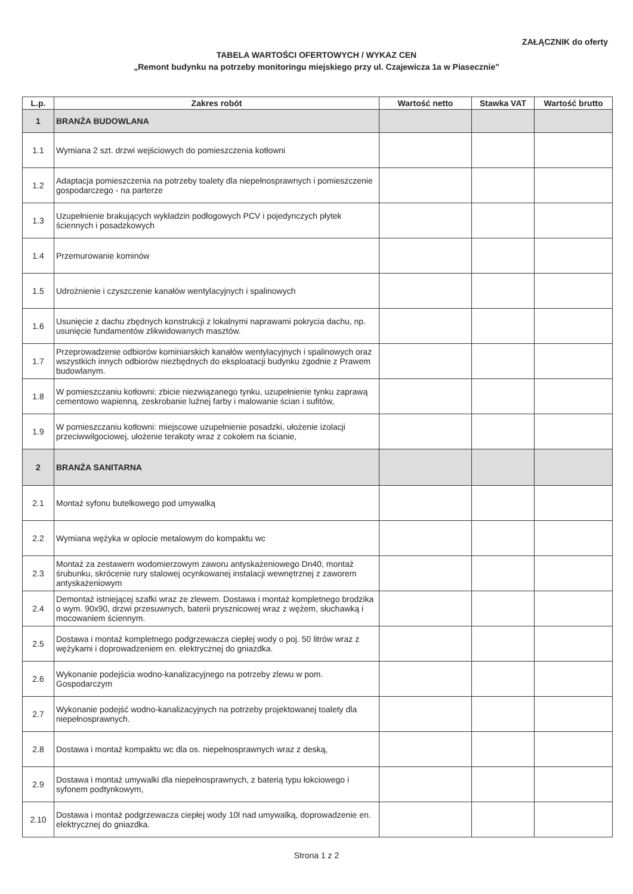ZAŁĄCZNIK do oferty
TABELA WARTOŚCI OFERTOWYCH / WYKAZ CEN
„Remont budynku na potrzeby monitoringu miejskiego przy ul. Czajewicza 1a w Piasecznie"
| L.p. | Zakres robót | Wartość netto | Stawka VAT | Wartość brutto |
| --- | --- | --- | --- | --- |
| 1 | BRANŻA BUDOWLANA | | | |
| 1.1 | Wymiana 2 szt. drzwi wejściowych do pomieszczenia kotłowni | | | |
| 1.2 | Adaptacja pomieszczenia na potrzeby toalety dla niepełnosprawnych i pomieszczenie gospodarczego - na parterze | | | |
| 1.3 | Uzupełnienie brakujących wykładzin podłogowych PCV i pojedynczych płytek ściennych i posadzkowych | | | |
| 1.4 | Przemurowanie kominów | | | |
| 1.5 | Udrożnienie i czyszczenie kanałów wentylacyjnych i spalinowych | | | |
| 1.6 | Usunięcie z dachu zbędnych konstrukcji z lokalnymi naprawami pokrycia dachu, np. usunięcie fundamentów zlikwidowanych masztów. | | | |
| 1.7 | Przeprowadzenie odbiorów kominiarskich kanałów wentylacyjnych i spalinowych oraz wszystkich innych odbiorów niezbędnych do eksploatacji budynku zgodnie z Prawem budowlanym. | | | |
| 1.8 | W pomieszczaniu kotłowni: zbicie niezwiązanego tynku, uzupełnienie tynku zaprawą cementowo wapienną, zeskrobanie luźnej farby i malowanie ścian i sufitów, | | | |
| 1.9 | W pomieszczaniu kotłowni: miejscowe uzupełnienie posadzki, ułożenie izolacji przeciwwilgociowej, ułożenie terakoty wraz z cokołem na ścianie, | | | |
| 2 | BRANŻA SANITARNA | | | |
| 2.1 | Montaż syfonu butelkowego pod umywalką | | | |
| 2.2 | Wymiana wężyka w oplocie metalowym do kompaktu wc | | | |
| 2.3 | Montaż za zestawem wodomierzowym zaworu antyskażeniowego Dn40, montaż śrubunku, skrócenie rury stalowej ocynkowanej instalacji wewnętrznej z zaworem antyskażeniowym | | | |
| 2.4 | Demontaż istniejącej szafki wraz ze zlewem. Dostawa i montaż kompletnego brodzika o wym. 90x90, drzwi przesuwnych, baterii prysznicowej wraz z wężem, słuchawką i mocowaniem ściennym. | | | |
| 2.5 | Dostawa i montaż kompletnego podgrzewacza ciepłej wody o poj. 50 litrów wraz z wężykami i doprowadzeniem en. elektrycznej do gniazdka. | | | |
| 2.6 | Wykonanie podejścia wodno-kanalizacyjnego na potrzeby zlewu w pom. Gospodarczym | | | |
| 2.7 | Wykonanie podejść wodno-kanalizacyjnych na potrzeby projektowanej toalety dla niepełnosprawnych. | | | |
| 2.8 | Dostawa i montaż kompaktu wc dla os. niepełnosprawnych wraz z deską, | | | |
| 2.9 | Dostawa i montaż umywalki dla niepełnosprawnych, z baterią typu łokciowego i syfonem podtynkowym, | | | |
| 2.10 | Dostawa i montaż podgrzewacza ciepłej wody 10l nad umywalką, doprowadzenie en. elektrycznej do gniazdka. | | | |
Strona 1 z 2